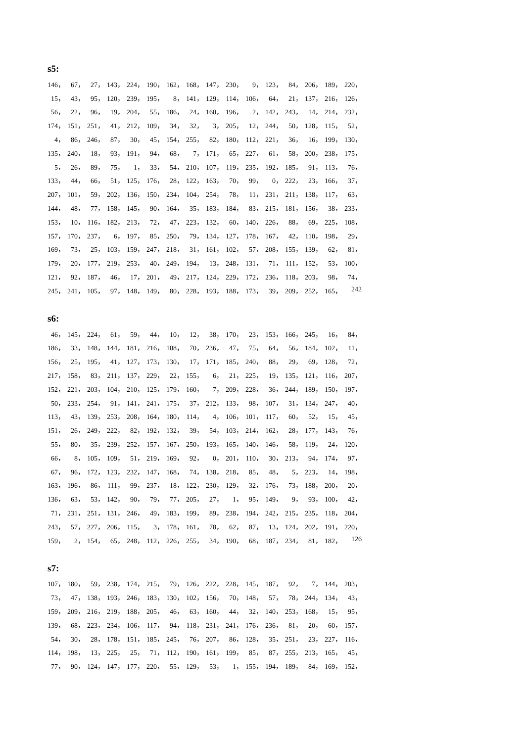s5:
| 146， | 67， | 27， | 143， | 224， | 190， | 162， | 168， | 147， | 230， | 9， | 123， | 84， | 206， | 189， | 220， |
| 15， | 43， | 95， | 120， | 239， | 195， | 8， | 141， | 129， | 114， | 106， | 64， | 21， | 137， | 216， | 126， |
| 56， | 22， | 96， | 19， | 204， | 55， | 186， | 24， | 160， | 196， | 2， | 142， | 243， | 14， | 214， | 232， |
| 174， | 151， | 251， | 41， | 212， | 109， | 34， | 32， | 3， | 205， | 12， | 244， | 50， | 128， | 115， | 52， |
| 4， | 86， | 246， | 87， | 30， | 45， | 154， | 255， | 82， | 180， | 112， | 221， | 36， | 16， | 199， | 130， |
| 135， | 240， | 18， | 93， | 191， | 94， | 68， | 7， | 171， | 65， | 227， | 61， | 58， | 200， | 238， | 175， |
| 5， | 26， | 89， | 75， | 1， | 33， | 54， | 210， | 107， | 119， | 235， | 192， | 185， | 91， | 113， | 76， |
| 133， | 44， | 66， | 51， | 125， | 176， | 28， | 122， | 163， | 70， | 99， | 0， | 222， | 23， | 166， | 37， |
| 207， | 101， | 59， | 202， | 136， | 150， | 234， | 104， | 254， | 78， | 11， | 231， | 211， | 138， | 117， | 63， |
| 144， | 48， | 77， | 158， | 145， | 90， | 164， | 35， | 183， | 184， | 83， | 215， | 181， | 156， | 38， | 233， |
| 153， | 10， | 116， | 182， | 213， | 72， | 47， | 223， | 132， | 60， | 140， | 226， | 88， | 69， | 225， | 108， |
| 157， | 170， | 237， | 6， | 197， | 85， | 250， | 79， | 134， | 127， | 178， | 167， | 42， | 110， | 198， | 29， |
| 169， | 73， | 25， | 103， | 159， | 247， | 218， | 31， | 161， | 102， | 57， | 208， | 155， | 139， | 62， | 81， |
| 179， | 20， | 177， | 219， | 253， | 40， | 249， | 194， | 13， | 248， | 131， | 71， | 111， | 152， | 53， | 100， |
| 121， | 92， | 187， | 46， | 17， | 201， | 49， | 217， | 124， | 229， | 172， | 236， | 118， | 203， | 98， | 74， |
| 245， | 241， | 105， | 97， | 148， | 149， | 80， | 228， | 193， | 188， | 173， | 39， | 209， | 252， | 165， | 242 |
s6:
| 46， | 145， | 224， | 61， | 59， | 44， | 10， | 12， | 38， | 170， | 23， | 153， | 166， | 245， | 16， | 84， |
| 186， | 33， | 148， | 144， | 181， | 216， | 108， | 70， | 236， | 47， | 75， | 64， | 56， | 184， | 102， | 11， |
| 156， | 25， | 195， | 41， | 127， | 173， | 130， | 17， | 171， | 185， | 240， | 88， | 29， | 69， | 128， | 72， |
| 217， | 158， | 83， | 211， | 137， | 229， | 22， | 155， | 6， | 21， | 225， | 19， | 135， | 121， | 116， | 207， |
| 152， | 221， | 203， | 104， | 210， | 125， | 179， | 160， | 7， | 209， | 228， | 36， | 244， | 189， | 150， | 197， |
| 50， | 233， | 254， | 91， | 141， | 241， | 175， | 37， | 212， | 133， | 98， | 107， | 31， | 134， | 247， | 40， |
| 113， | 43， | 139， | 253， | 208， | 164， | 180， | 114， | 4， | 106， | 101， | 117， | 60， | 52， | 15， | 45， |
| 151， | 26， | 249， | 222， | 82， | 192， | 132， | 39， | 54， | 103， | 214， | 162， | 28， | 177， | 143， | 76， |
| 55， | 80， | 35， | 239， | 252， | 157， | 167， | 250， | 193， | 165， | 140， | 146， | 58， | 119， | 24， | 120， |
| 66， | 8， | 105， | 109， | 51， | 219， | 169， | 92， | 0， | 201， | 110， | 30， | 213， | 94， | 174， | 97， |
| 67， | 96， | 172， | 123， | 232， | 147， | 168， | 74， | 138， | 218， | 85， | 48， | 5， | 223， | 14， | 198， |
| 163， | 196， | 86， | 111， | 99， | 237， | 18， | 122， | 230， | 129， | 32， | 176， | 73， | 188， | 200， | 20， |
| 136， | 63， | 53， | 142， | 90， | 79， | 77， | 205， | 27， | 1， | 95， | 149， | 9， | 93， | 100， | 42， |
| 71， | 231， | 251， | 131， | 246， | 49， | 183， | 199， | 89， | 238， | 194， | 242， | 215， | 235， | 118， | 204， |
| 243， | 57， | 227， | 206， | 115， | 3， | 178， | 161， | 78， | 62， | 87， | 13， | 124， | 202， | 191， | 220， |
| 159， | 2， | 154， | 65， | 248， | 112， | 226， | 255， | 34， | 190， | 68， | 187， | 234， | 81， | 182， | 126 |
s7:
| 107， | 180， | 59， | 238， | 174， | 215， | 79， | 126， | 222， | 228， | 145， | 187， | 92， | 7， | 144， | 203， |
| 73， | 47， | 138， | 193， | 246， | 183， | 130， | 102， | 156， | 70， | 148， | 57， | 78， | 244， | 134， | 43， |
| 159， | 209， | 216， | 219， | 188， | 205， | 46， | 63， | 160， | 44， | 32， | 140， | 253， | 168， | 15， | 95， |
| 139， | 68， | 223， | 234， | 106， | 117， | 94， | 118， | 231， | 241， | 176， | 236， | 81， | 20， | 60， | 157， |
| 54， | 30， | 28， | 178， | 151， | 185， | 245， | 76， | 207， | 86， | 128， | 35， | 251， | 23， | 227， | 116， |
| 114， | 198， | 13， | 225， | 25， | 71， | 112， | 190， | 161， | 199， | 85， | 87， | 255， | 213， | 165， | 45， |
| 77， | 90， | 124， | 147， | 177， | 220， | 55， | 129， | 53， | 1， | 155， | 194， | 189， | 84， | 169， | 152， |